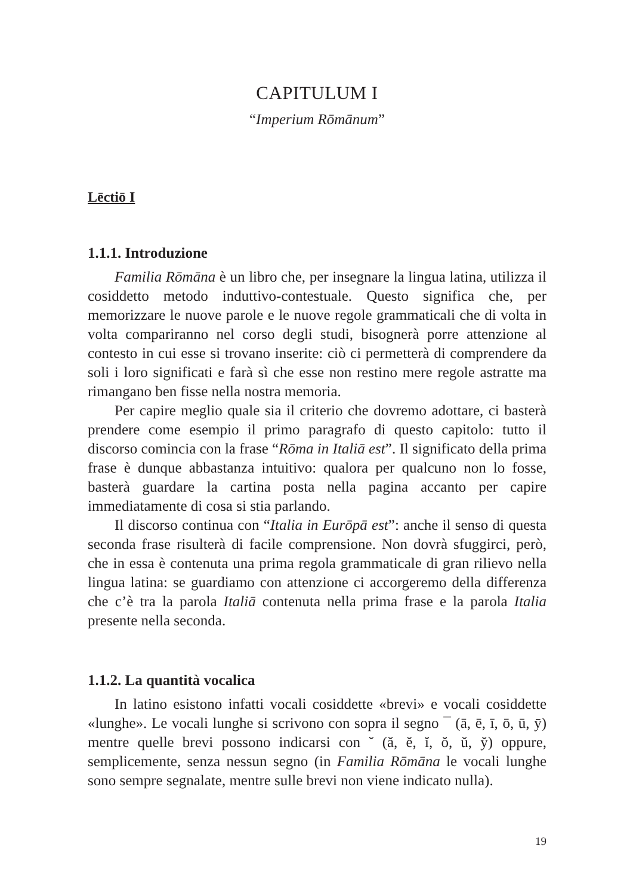CAPITULUM I
“Imperium Rōmānum”
Lēctiō I
1.1.1. Introduzione
Familia Rōmāna è un libro che, per insegnare la lingua latina, utilizza il cosiddetto metodo induttivo-contestuale. Questo significa che, per memorizzare le nuove parole e le nuove regole grammaticali che di volta in volta compariranno nel corso degli studi, bisognerà porre attenzione al contesto in cui esse si trovano inserite: ciò ci permetterà di comprendere da soli i loro significati e farà sì che esse non restino mere regole astratte ma rimangano ben fisse nella nostra memoria.
Per capire meglio quale sia il criterio che dovremo adottare, ci basterà prendere come esempio il primo paragrafo di questo capitolo: tutto il discorso comincia con la frase “Rōma in Italiā est”. Il significato della prima frase è dunque abbastanza intuitivo: qualora per qualcuno non lo fosse, basterà guardare la cartina posta nella pagina accanto per capire immediatamente di cosa si stia parlando.
Il discorso continua con “Italia in Eurōpā est”: anche il senso di questa seconda frase risulterà di facile comprensione. Non dovrà sfuggirci, però, che in essa è contenuta una prima regola grammaticale di gran rilievo nella lingua latina: se guardiamo con attenzione ci accorgeremo della differenza che c’è tra la parola Italiā contenuta nella prima frase e la parola Italia presente nella seconda.
1.1.2. La quantità vocalica
In latino esistono infatti vocali cosiddette «brevi» e vocali cosiddette «lunghe». Le vocali lunghe si scrivono con sopra il segno ¯ (ā, ē, ī, ō, ū, ȳ) mentre quelle brevi possono indicarsi con ˘ (ă, ĕ, ĭ, ŏ, ŭ, y̆) oppure, semplicemente, senza nessun segno (in Familia Rōmāna le vocali lunghe sono sempre segnalate, mentre sulle brevi non viene indicato nulla).
19